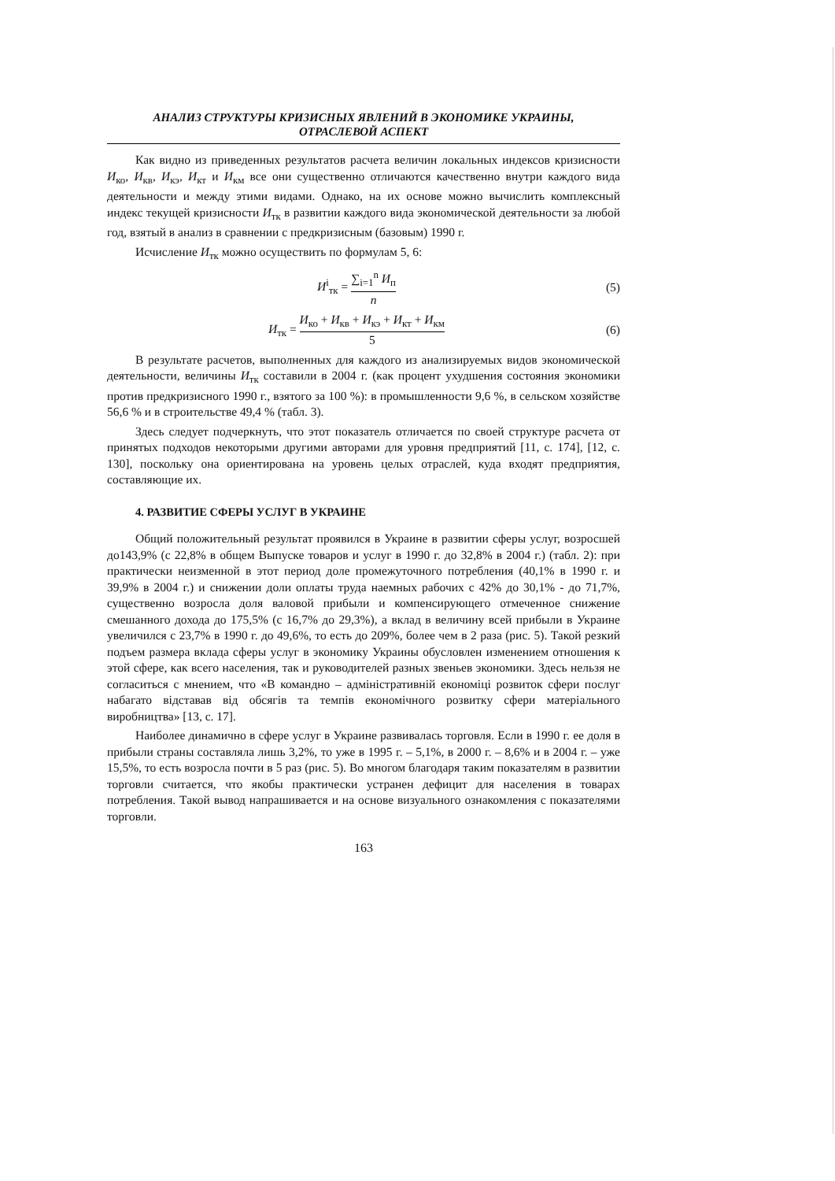АНАЛИЗ СТРУКТУРЫ КРИЗИСНЫХ ЯВЛЕНИЙ В ЭКОНОМИКЕ УКРАИНЫ,
ОТРАСЛЕВОЙ АСПЕКТ
Как видно из приведенных результатов расчета величин локальных индексов кризисности И<sub>ко</sub>, И<sub>кв</sub>, И<sub>кэ</sub>, И<sub>кт</sub> и И<sub>км</sub> все они существенно отличаются качественно внутри каждого вида деятельности и между этими видами. Однако, на их основе можно вычислить комплексный индекс текущей кризисности И<sub>тк</sub> в развитии каждого вида экономической деятельности за любой год, взятый в анализ в сравнении с предкризисным (базовым) 1990 г.
Исчисление И<sub>тк</sub> можно осуществить по формулам 5, 6:
И<sup>i</sup><sub>тк</sub> = ∑<sub>i=1</sub><sup>n</sup> И<sub>п</sub> n (5)
И<sub>тк</sub> = И<sub>ко</sub> + И<sub>кв</sub> + И<sub>кэ</sub> + И<sub>кт</sub> + И<sub>км</sub> 5
(6)
В результате расчетов, выполненных для каждого из анализируемых видов экономической деятельности, величины И<sub>тк</sub> составили в 2004 г. (как процент ухудшения состояния экономики против предкризисного 1990 г., взятого за 100 %): в промышленности 9,6 %, в сельском хозяйстве 56,6 % и в строительстве 49,4 % (табл. 3).
Здесь следует подчеркнуть, что этот показатель отличается по своей структуре расчета от принятых подходов некоторыми другими авторами для уровня предприятий [11, с. 174], [12, с. 130], поскольку она ориентирована на уровень целых отраслей, куда входят предприятия, составляющие их.
4. РАЗВИТИЕ СФЕРЫ УСЛУГ В УКРАИНЕ
Общий положительный результат проявился в Украине в развитии сферы услуг, возросшей до143,9% (с 22,8% в общем Выпуске товаров и услуг в 1990 г. до 32,8% в 2004 г.) (табл. 2): при практически неизменной в этот период доле промежуточного потребления (40,1% в 1990 г. и 39,9% в 2004 г.) и снижении доли оплаты труда наемных рабочих с 42% до 30,1% - до 71,7%, существенно возросла доля валовой прибыли и компенсирующего отмеченное снижение смешанного дохода до 175,5% (с 16,7% до 29,3%), а вклад в величину всей прибыли в Украине увеличился с 23,7% в 1990 г. до 49,6%, то есть до 209%, более чем в 2 раза (рис. 5). Такой резкий подъем размера вклада сферы услуг в экономику Украины обусловлен изменением отношения к этой сфере, как всего населения, так и руководителей разных звеньев экономики. Здесь нельзя не согласиться с мнением, что «В командно – адміністративній економіці розвиток сфери послуг набагато відставав від обсягів та темпів економічного розвитку сфери матеріального виробництва» [13, с. 17].
Наиболее динамично в сфере услуг в Украине развивалась торговля. Если в 1990 г. ее доля в прибыли страны составляла лишь 3,2%, то уже в 1995 г. – 5,1%, в 2000 г. – 8,6% и в 2004 г. – уже 15,5%, то есть возросла почти в 5 раз (рис. 5). Во многом благодаря таким показателям в развитии торговли считается, что якобы практически устранен дефицит для населения в товарах потребления. Такой вывод напрашивается и на основе визуального ознакомления с показателями торговли.
163